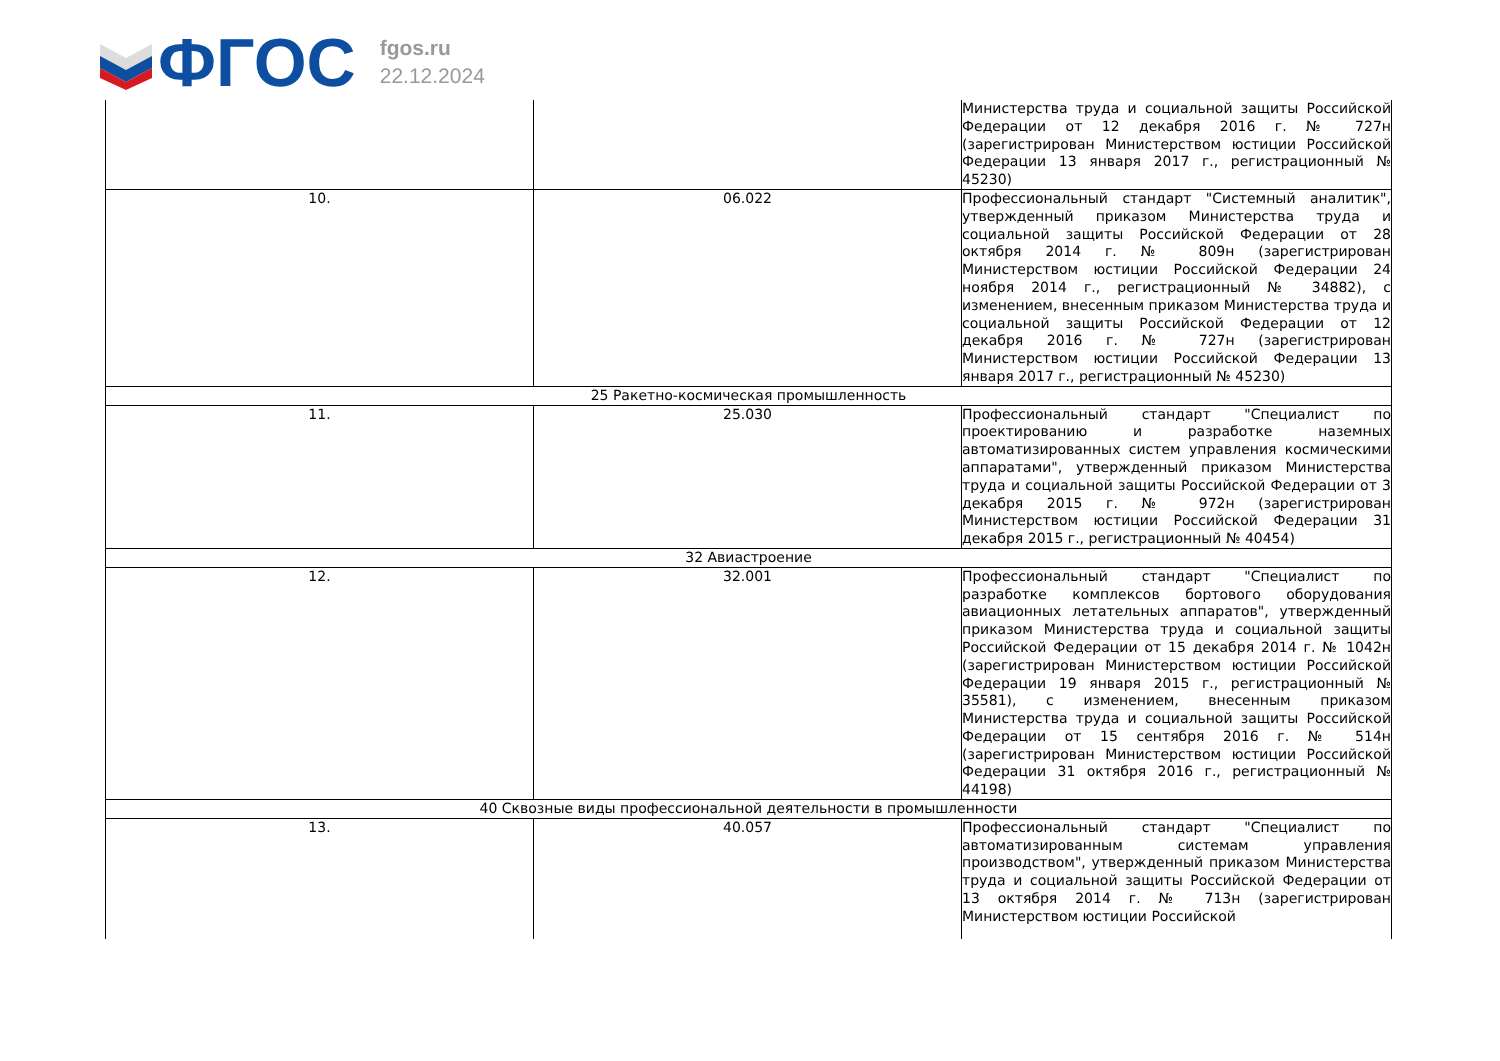ФГОС
fgos.ru
22.12.2024
| | | Министерства труда и социальной защиты Российской Федерации от 12 декабря 2016 г. № 727н (зарегистрирован Министерством юстиции Российской Федерации 13 января 2017 г., регистрационный № 45230) |
| 10. | 06.022 | Профессиональный стандарт "Системный аналитик", утвержденный приказом Министерства труда и социальной защиты Российской Федерации от 28 октября 2014 г. № 809н (зарегистрирован Министерством юстиции Российской Федерации 24 ноября 2014 г., регистрационный № 34882), с изменением, внесенным приказом Министерства труда и социальной защиты Российской Федерации от 12 декабря 2016 г. № 727н (зарегистрирован Министерством юстиции Российской Федерации 13 января 2017 г., регистрационный № 45230) |
| 25 Ракетно-космическая промышленность | | |
| 11. | 25.030 | Профессиональный стандарт "Специалист по проектированию и разработке наземных автоматизированных систем управления космическими аппаратами", утвержденный приказом Министерства труда и социальной защиты Российской Федерации от 3 декабря 2015 г. № 972н (зарегистрирован Министерством юстиции Российской Федерации 31 декабря 2015 г., регистрационный № 40454) |
| 32 Авиастроение | | |
| 12. | 32.001 | Профессиональный стандарт "Специалист по разработке комплексов бортового оборудования авиационных летательных аппаратов", утвержденный приказом Министерства труда и социальной защиты Российской Федерации от 15 декабря 2014 г. № 1042н (зарегистрирован Министерством юстиции Российской Федерации 19 января 2015 г., регистрационный № 35581), с изменением, внесенным приказом Министерства труда и социальной защиты Российской Федерации от 15 сентября 2016 г. № 514н (зарегистрирован Министерством юстиции Российской Федерации 31 октября 2016 г., регистрационный № 44198) |
| 40 Сквозные виды профессиональной деятельности в промышленности | | |
| 13. | 40.057 | Профессиональный стандарт "Специалист по автоматизированным системам управления производством", утвержденный приказом Министерства труда и социальной защиты Российской Федерации от 13 октября 2014 г. № 713н (зарегистрирован Министерством юстиции Российской |